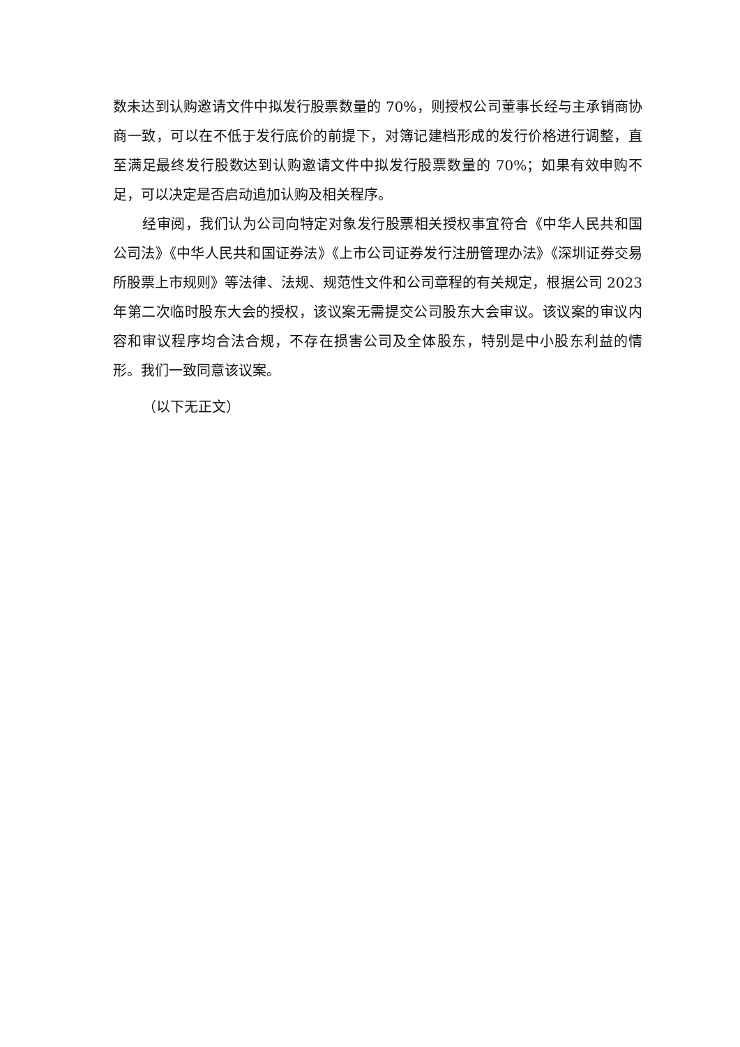数未达到认购邀请文件中拟发行股票数量的 70%，则授权公司董事长经与主承销商协商一致，可以在不低于发行底价的前提下，对簿记建档形成的发行价格进行调整，直至满足最终发行股数达到认购邀请文件中拟发行股票数量的 70%；如果有效申购不足，可以决定是否启动追加认购及相关程序。
经审阅，我们认为公司向特定对象发行股票相关授权事宜符合《中华人民共和国公司法》《中华人民共和国证券法》《上市公司证券发行注册管理办法》《深圳证券交易所股票上市规则》等法律、法规、规范性文件和公司章程的有关规定，根据公司 2023 年第二次临时股东大会的授权，该议案无需提交公司股东大会审议。该议案的审议内容和审议程序均合法合规，不存在损害公司及全体股东，特别是中小股东利益的情形。我们一致同意该议案。
（以下无正文）